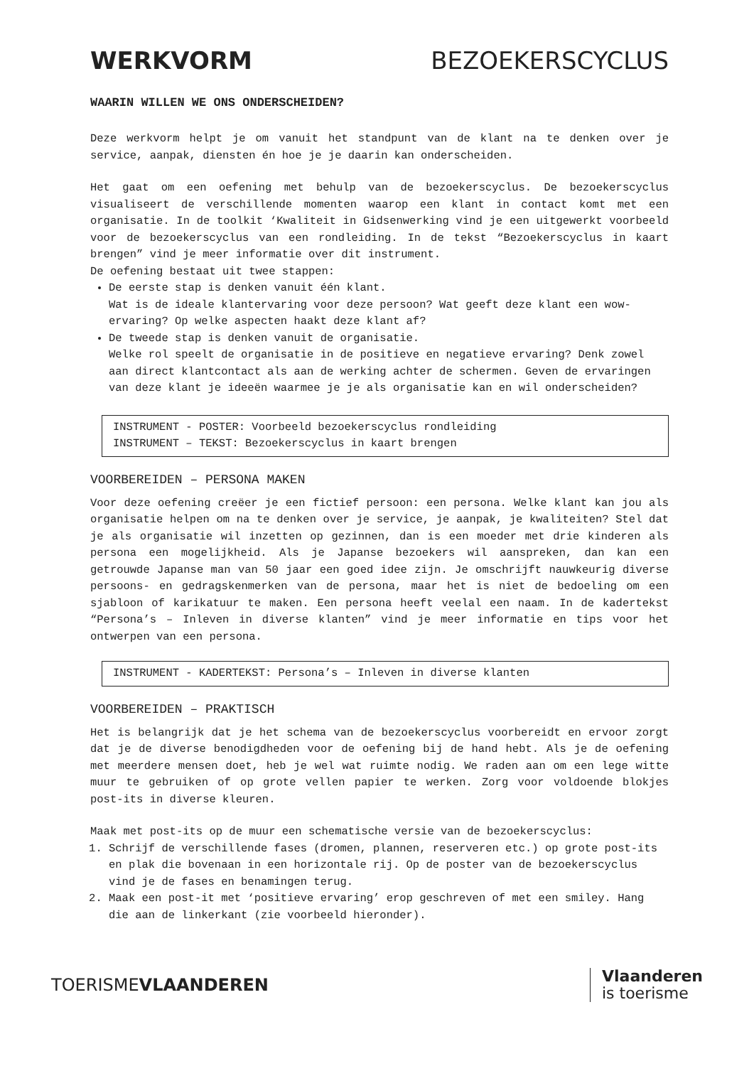WERKVORM BEZOEKERSCYCLUS
WAARIN WILLEN WE ONS ONDERSCHEIDEN?
Deze werkvorm helpt je om vanuit het standpunt van de klant na te denken over je service, aanpak, diensten én hoe je je daarin kan onderscheiden.
Het gaat om een oefening met behulp van de bezoekerscyclus. De bezoekerscyclus visualiseert de verschillende momenten waarop een klant in contact komt met een organisatie. In de toolkit ‘Kwaliteit in Gidsenwerking vind je een uitgewerkt voorbeeld voor de bezoekerscyclus van een rondleiding. In de tekst “Bezoekerscyclus in kaart brengen” vind je meer informatie over dit instrument.
De oefening bestaat uit twee stappen:
De eerste stap is denken vanuit één klant.
Wat is de ideale klantervaring voor deze persoon? Wat geeft deze klant een wow-ervaring? Op welke aspecten haakt deze klant af?
De tweede stap is denken vanuit de organisatie.
Welke rol speelt de organisatie in de positieve en negatieve ervaring? Denk zowel aan direct klantcontact als aan de werking achter de schermen. Geven de ervaringen van deze klant je ideeën waarmee je je als organisatie kan en wil onderscheiden?
INSTRUMENT - POSTER: Voorbeeld bezoekerscyclus rondleiding
INSTRUMENT – TEKST: Bezoekerscyclus in kaart brengen
VOORBEREIDEN – PERSONA MAKEN
Voor deze oefening creëer je een fictief persoon: een persona. Welke klant kan jou als organisatie helpen om na te denken over je service, je aanpak, je kwaliteiten? Stel dat je als organisatie wil inzetten op gezinnen, dan is een moeder met drie kinderen als persona een mogelijkheid. Als je Japanse bezoekers wil aanspreken, dan kan een getrouwde Japanse man van 50 jaar een goed idee zijn. Je omschrijft nauwkeurig diverse persoons- en gedragskenmerken van de persona, maar het is niet de bedoeling om een sjabloon of karikatuur te maken. Een persona heeft veelal een naam. In de kadertekst “Persona’s – Inleven in diverse klanten” vind je meer informatie en tips voor het ontwerpen van een persona.
INSTRUMENT - KADERTEKST: Persona’s – Inleven in diverse klanten
VOORBEREIDEN – PRAKTISCH
Het is belangrijk dat je het schema van de bezoekerscyclus voorbereidt en ervoor zorgt dat je de diverse benodigdheden voor de oefening bij de hand hebt. Als je de oefening met meerdere mensen doet, heb je wel wat ruimte nodig. We raden aan om een lege witte muur te gebruiken of op grote vellen papier te werken. Zorg voor voldoende blokjes post-its in diverse kleuren.
Maak met post-its op de muur een schematische versie van de bezoekerscyclus:
1. Schrijf de verschillende fases (dromen, plannen, reserveren etc.) op grote post-its en plak die bovenaan in een horizontale rij. Op de poster van de bezoekerscyclus vind je de fases en benamingen terug.
2. Maak een post-it met ‘positieve ervaring’ erop geschreven of met een smiley. Hang die aan de linkerkant (zie voorbeeld hieronder).
TOERISMEVLAANDEREN Vlaanderen
is toerisme